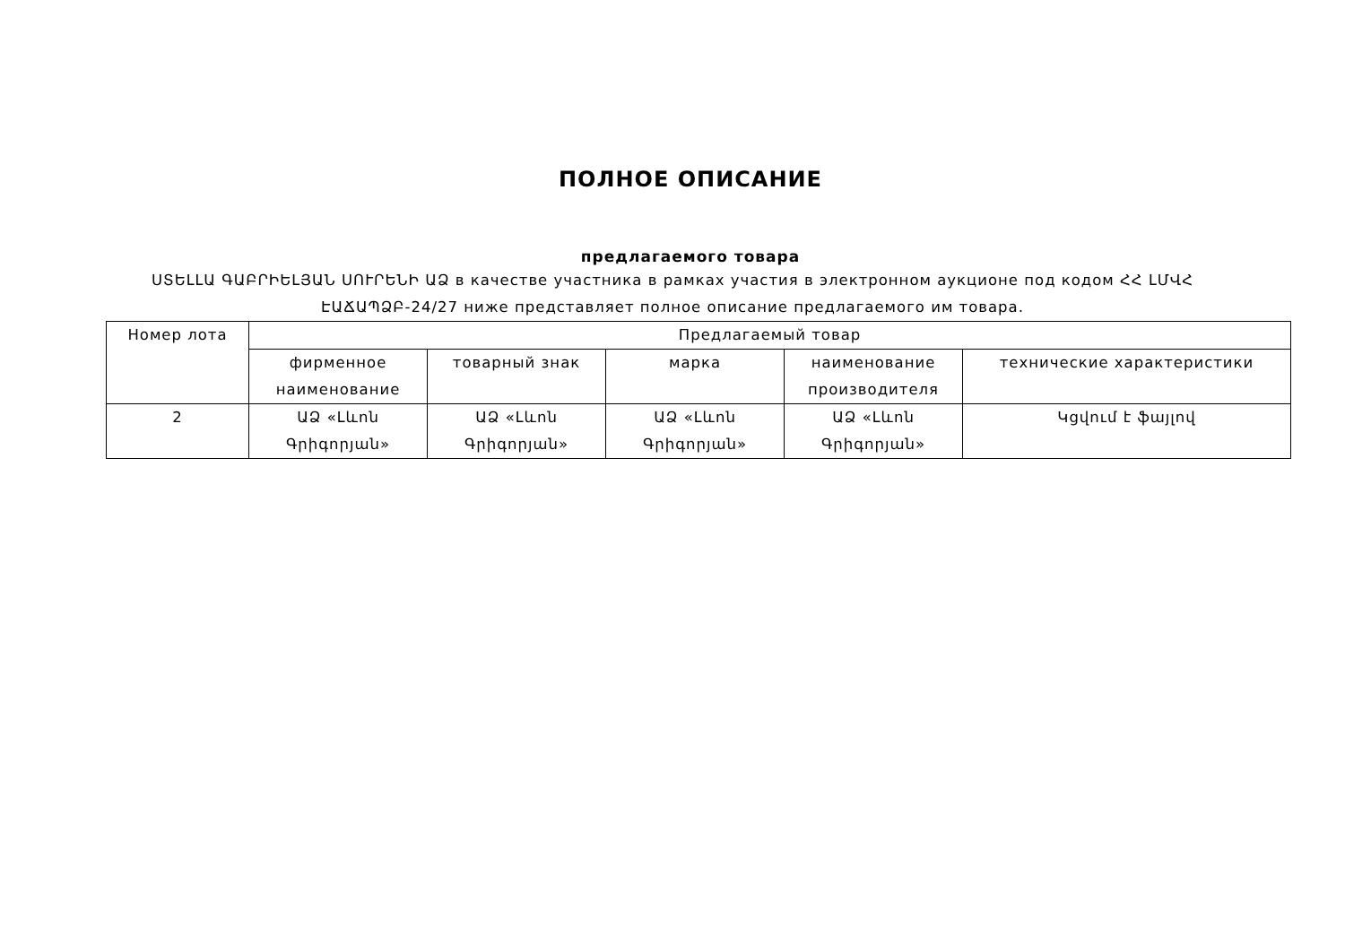ПОЛНОЕ ОПИСАНИЕ
предлагаемого товара
ՍՏԵԼԼԱ ԳԱԲՐԻԵԼՅԱՆ ՍՈՒՐԵՆԻ ԱՁ в качестве участника в рамках участия в электронном аукционе под кодом ՀՀ ԼՄՎՀ ԷԱՃԱՊՁԲ-24/27 ниже представляет полное описание предлагаемого им товара.
| Номер лота | Предлагаемый товар | | | | |
| --- | --- | --- | --- | --- | --- |
| | фирменное наименование | товарный знак | марка | наименование производителя | технические характеристики |
| 2 | ԱՁ «Լևոն Գրիգորյան» | ԱՁ «Լևոն Գրիգորյան» | ԱՁ «Լևոն Գրիգորյան» | ԱՁ «Լևոն Գրիգորյան» | Կցվում է ֆայլով |